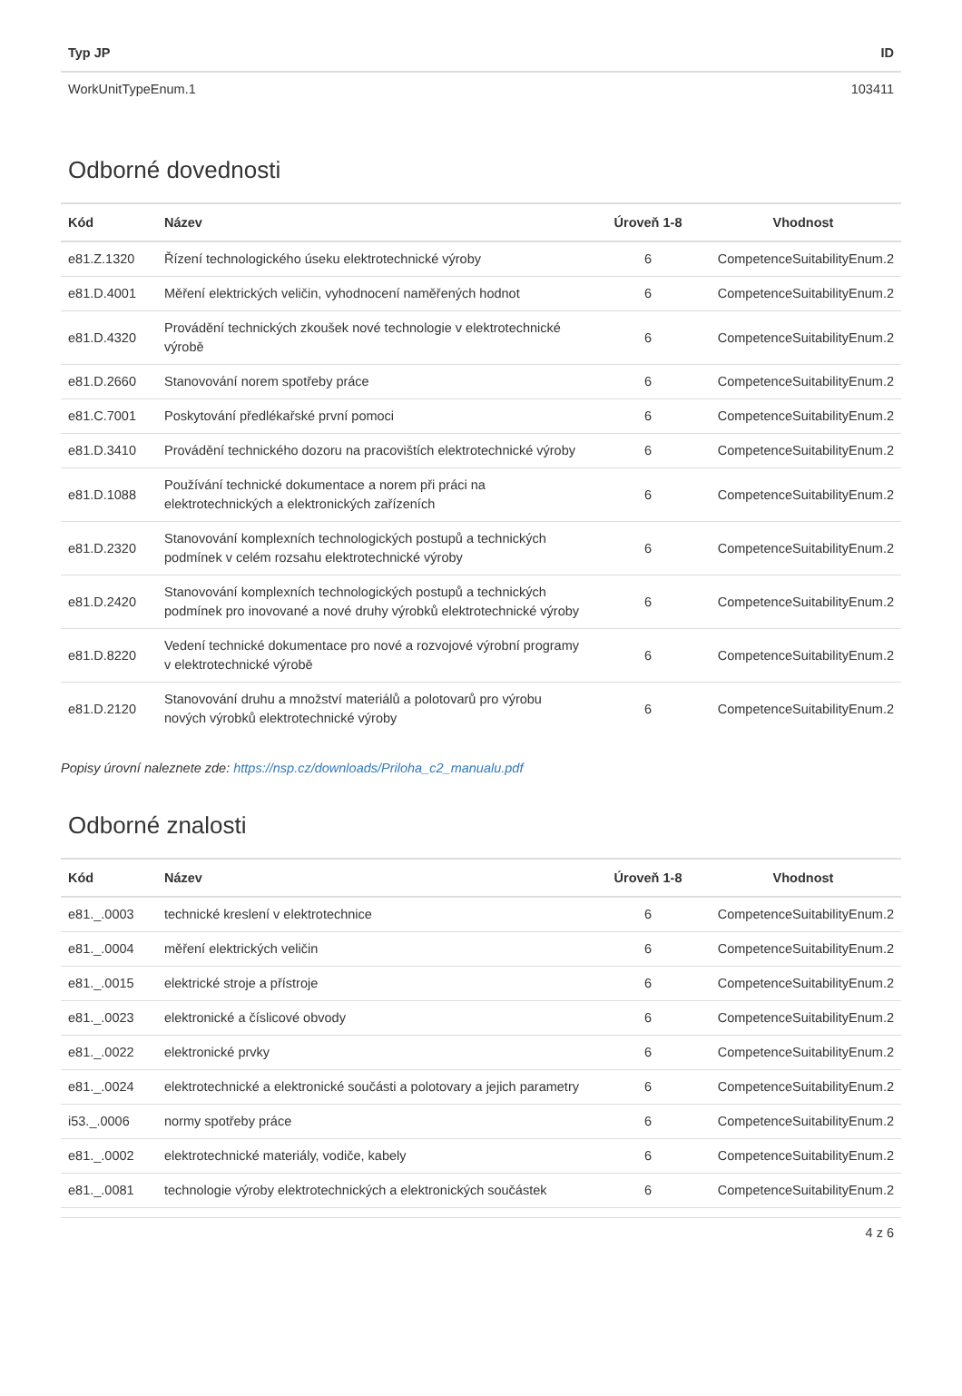| Typ JP | ID |
| --- | --- |
| WorkUnitTypeEnum.1 | 103411 |
Odborné dovednosti
| Kód | Název | Úroveň 1-8 | Vhodnost |
| --- | --- | --- | --- |
| e81.Z.1320 | Řízení technologického úseku elektrotechnické výroby | 6 | CompetenceSuitabilityEnum.2 |
| e81.D.4001 | Měření elektrických veličin, vyhodnocení naměřených hodnot | 6 | CompetenceSuitabilityEnum.2 |
| e81.D.4320 | Provádění technických zkoušek nové technologie v elektrotechnické výrobě | 6 | CompetenceSuitabilityEnum.2 |
| e81.D.2660 | Stanovování norem spotřeby práce | 6 | CompetenceSuitabilityEnum.2 |
| e81.C.7001 | Poskytování předlékařské první pomoci | 6 | CompetenceSuitabilityEnum.2 |
| e81.D.3410 | Provádění technického dozoru na pracovištích elektrotechnické výroby | 6 | CompetenceSuitabilityEnum.2 |
| e81.D.1088 | Používání technické dokumentace a norem při práci na elektrotechnických a elektronických zařízeních | 6 | CompetenceSuitabilityEnum.2 |
| e81.D.2320 | Stanovování komplexních technologických postupů a technických podmínek v celém rozsahu elektrotechnické výroby | 6 | CompetenceSuitabilityEnum.2 |
| e81.D.2420 | Stanovování komplexních technologických postupů a technických podmínek pro inovované a nové druhy výrobků elektrotechnické výroby | 6 | CompetenceSuitabilityEnum.2 |
| e81.D.8220 | Vedení technické dokumentace pro nové a rozvojové výrobní programy v elektrotechnické výrobě | 6 | CompetenceSuitabilityEnum.2 |
| e81.D.2120 | Stanovování druhu a množství materiálů a polotovarů pro výrobu nových výrobků elektrotechnické výroby | 6 | CompetenceSuitabilityEnum.2 |
Popisy úrovní naleznete zde: https://nsp.cz/downloads/Priloha_c2_manualu.pdf
Odborné znalosti
| Kód | Název | Úroveň 1-8 | Vhodnost |
| --- | --- | --- | --- |
| e81._.0003 | technické kreslení v elektrotechnice | 6 | CompetenceSuitabilityEnum.2 |
| e81._.0004 | měření elektrických veličin | 6 | CompetenceSuitabilityEnum.2 |
| e81._.0015 | elektrické stroje a přístroje | 6 | CompetenceSuitabilityEnum.2 |
| e81._.0023 | elektronické a číslicové obvody | 6 | CompetenceSuitabilityEnum.2 |
| e81._.0022 | elektronické prvky | 6 | CompetenceSuitabilityEnum.2 |
| e81._.0024 | elektrotechnické a elektronické součásti a polotovary a jejich parametry | 6 | CompetenceSuitabilityEnum.2 |
| i53._.0006 | normy spotřeby práce | 6 | CompetenceSuitabilityEnum.2 |
| e81._.0002 | elektrotechnické materiály, vodiče, kabely | 6 | CompetenceSuitabilityEnum.2 |
| e81._.0081 | technologie výroby elektrotechnických a elektronických součástek | 6 | CompetenceSuitabilityEnum.2 |
4 z 6